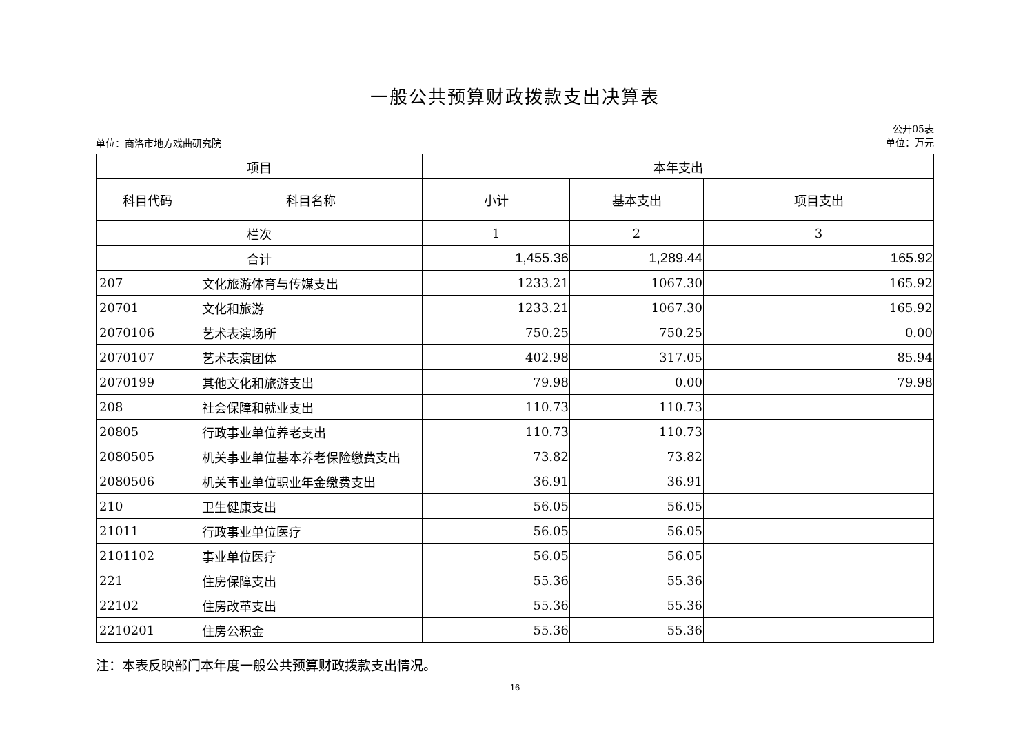一般公共预算财政拨款支出决算表
单位：商洛市地方戏曲研究院 公开05表
单位：万元
| 项目 | | 本年支出 | | |
| --- | --- | --- | --- | --- |
| 科目代码 | 科目名称 | 小计 | 基本支出 | 项目支出 |
| 栏次 | | 1 | 2 | 3 |
| 合计 | | 1,455.36 | 1,289.44 | 165.92 |
| 207 | 文化旅游体育与传媒支出 | 1233.21 | 1067.30 | 165.92 |
| 20701 | 文化和旅游 | 1233.21 | 1067.30 | 165.92 |
| 2070106 | 艺术表演场所 | 750.25 | 750.25 | 0.00 |
| 2070107 | 艺术表演团体 | 402.98 | 317.05 | 85.94 |
| 2070199 | 其他文化和旅游支出 | 79.98 | 0.00 | 79.98 |
| 208 | 社会保障和就业支出 | 110.73 | 110.73 | |
| 20805 | 行政事业单位养老支出 | 110.73 | 110.73 | |
| 2080505 | 机关事业单位基本养老保险缴费支出 | 73.82 | 73.82 | |
| 2080506 | 机关事业单位职业年金缴费支出 | 36.91 | 36.91 | |
| 210 | 卫生健康支出 | 56.05 | 56.05 | |
| 21011 | 行政事业单位医疗 | 56.05 | 56.05 | |
| 2101102 | 事业单位医疗 | 56.05 | 56.05 | |
| 221 | 住房保障支出 | 55.36 | 55.36 | |
| 22102 | 住房改革支出 | 55.36 | 55.36 | |
| 2210201 | 住房公积金 | 55.36 | 55.36 | |
注：本表反映部门本年度一般公共预算财政拨款支出情况。
16